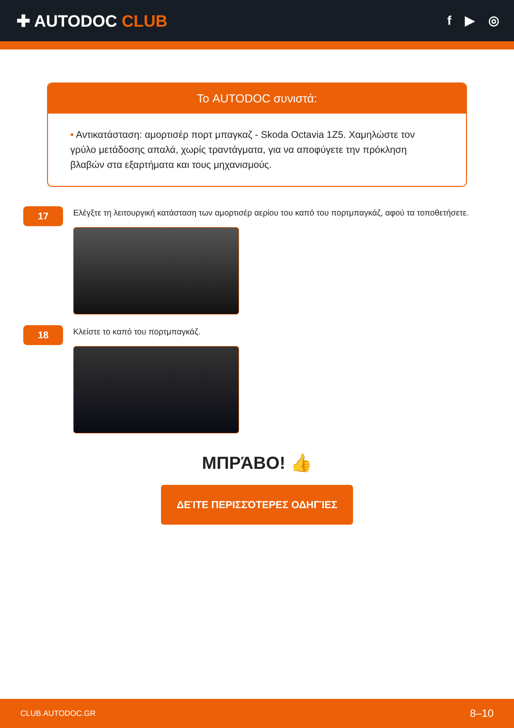✚ AUTODOC CLUB
f ▶ ◎
Το AUTODOC συνιστά:
• Αντικατάσταση: αμορτισέρ πορτ μπαγκαζ - Skoda Octavia 1Z5. Χαμηλώστε τον γρύλο μετάδοσης απαλά, χωρίς τραντάγματα, για να αποφύγετε την πρόκληση βλαβών στα εξαρτήματα και τους μηχανισμούς.
17
Ελέγξτε τη λειτουργική κατάσταση των αμορτισέρ αερίου του καπό του πορτμπαγκάζ, αφού τα τοποθετήσετε.
18
Κλείστε το καπό του πορτμπαγκάζ.
ΜΠΡΆΒΟ! 👍
ΔΕΊΤΕ ΠΕΡΙΣΣΌΤΕΡΕΣ ΟΔΗΓΊΕΣ
CLUB.AUTODOC.GR 8–10